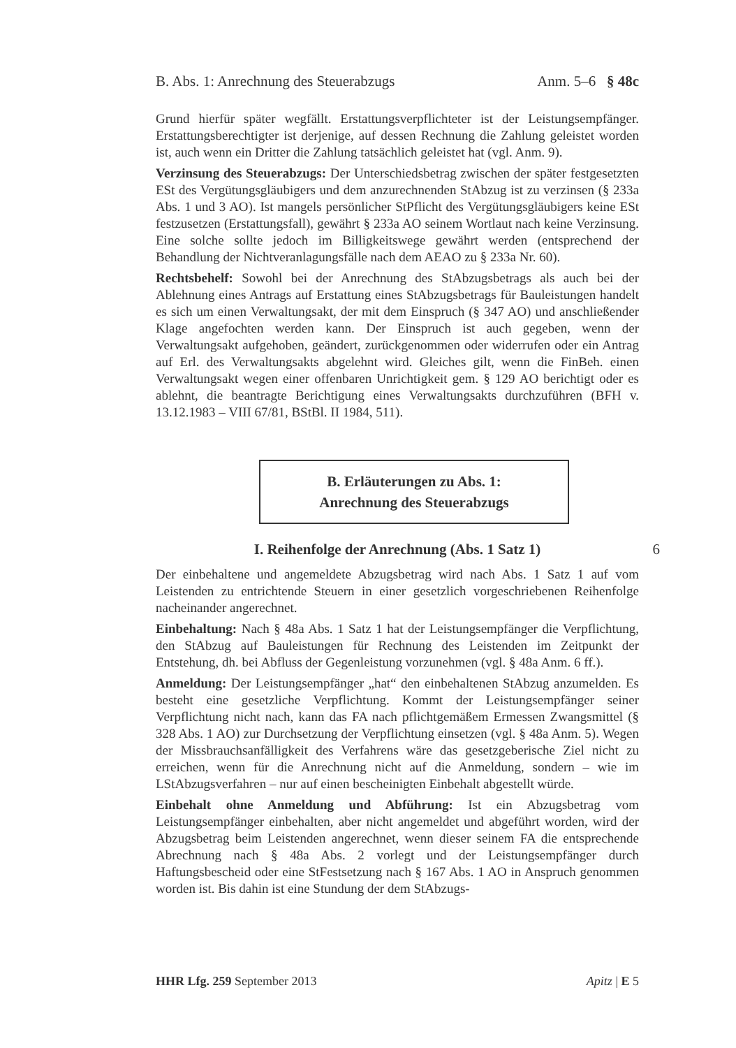B. Abs. 1: Anrechnung des Steuerabzugs Anm. 5–6 § 48c
Grund hierfür später wegfällt. Erstattungsverpflichteter ist der Leistungsempfänger. Erstattungsberechtigter ist derjenige, auf dessen Rechnung die Zahlung geleistet worden ist, auch wenn ein Dritter die Zahlung tatsächlich geleistet hat (vgl. Anm. 9).
Verzinsung des Steuerabzugs: Der Unterschiedsbetrag zwischen der später festgesetzten ESt des Vergütungsgläubigers und dem anzurechnenden StAbzug ist zu verzinsen (§ 233a Abs. 1 und 3 AO). Ist mangels persönlicher StPflicht des Vergütungsgläubigers keine ESt festzusetzen (Erstattungsfall), gewährt § 233a AO seinem Wortlaut nach keine Verzinsung. Eine solche sollte jedoch im Billigkeitswege gewährt werden (entsprechend der Behandlung der Nichtveranlagungsfälle nach dem AEAO zu § 233a Nr. 60).
Rechtsbehelf: Sowohl bei der Anrechnung des StAbzugsbetrags als auch bei der Ablehnung eines Antrags auf Erstattung eines StAbzugsbetrags für Bauleistungen handelt es sich um einen Verwaltungsakt, der mit dem Einspruch (§ 347 AO) und anschließender Klage angefochten werden kann. Der Einspruch ist auch gegeben, wenn der Verwaltungsakt aufgehoben, geändert, zurückgenommen oder widerrufen oder ein Antrag auf Erl. des Verwaltungsakts abgelehnt wird. Gleiches gilt, wenn die FinBeh. einen Verwaltungsakt wegen einer offenbaren Unrichtigkeit gem. § 129 AO berichtigt oder es ablehnt, die beantragte Berichtigung eines Verwaltungsakts durchzuführen (BFH v. 13.12.1983 – VIII 67/81, BStBl. II 1984, 511).
B. Erläuterungen zu Abs. 1:
Anrechnung des Steuerabzugs
I. Reihenfolge der Anrechnung (Abs. 1 Satz 1) 6
Der einbehaltene und angemeldete Abzugsbetrag wird nach Abs. 1 Satz 1 auf vom Leistenden zu entrichtende Steuern in einer gesetzlich vorgeschriebenen Reihenfolge nacheinander angerechnet.
Einbehaltung: Nach § 48a Abs. 1 Satz 1 hat der Leistungsempfänger die Verpflichtung, den StAbzug auf Bauleistungen für Rechnung des Leistenden im Zeitpunkt der Entstehung, dh. bei Abfluss der Gegenleistung vorzunehmen (vgl. § 48a Anm. 6 ff.).
Anmeldung: Der Leistungsempfänger „hat“ den einbehaltenen StAbzug anzumelden. Es besteht eine gesetzliche Verpflichtung. Kommt der Leistungsempfänger seiner Verpflichtung nicht nach, kann das FA nach pflichtgemäßem Ermessen Zwangsmittel (§ 328 Abs. 1 AO) zur Durchsetzung der Verpflichtung einsetzen (vgl. § 48a Anm. 5). Wegen der Missbrauchsanfälligkeit des Verfahrens wäre das gesetzgeberische Ziel nicht zu erreichen, wenn für die Anrechnung nicht auf die Anmeldung, sondern – wie im LStAbzugsverfahren – nur auf einen bescheinigten Einbehalt abgestellt würde.
Einbehalt ohne Anmeldung und Abführung: Ist ein Abzugsbetrag vom Leistungsempfänger einbehalten, aber nicht angemeldet und abgeführt worden, wird der Abzugsbetrag beim Leistenden angerechnet, wenn dieser seinem FA die entsprechende Abrechnung nach § 48a Abs. 2 vorlegt und der Leistungsempfänger durch Haftungsbescheid oder eine StFestsetzung nach § 167 Abs. 1 AO in Anspruch genommen worden ist. Bis dahin ist eine Stundung der dem StAbzugs-
HHR Lfg. 259 September 2013 Apitz | E 5